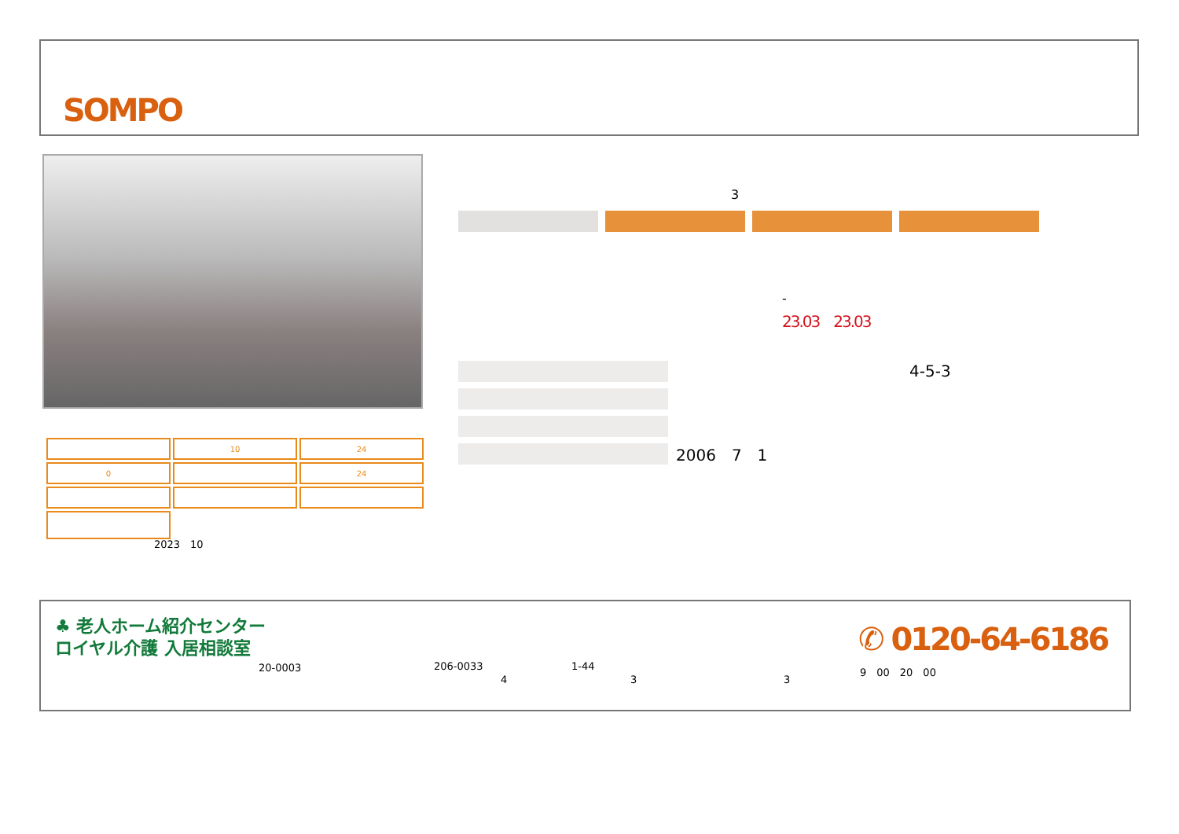SOMPO
| | 10 | 24 |
| 0 | | 24 |
2023　10
3
-
23.03　23.03
2006　7　1 4-5-3
♣ 老人ホーム紹介センター
ロイヤル介護 入居相談室
20-0003 206-0033 1-44
4 3 3
✆ 0120-64-6186
9　00　20　00